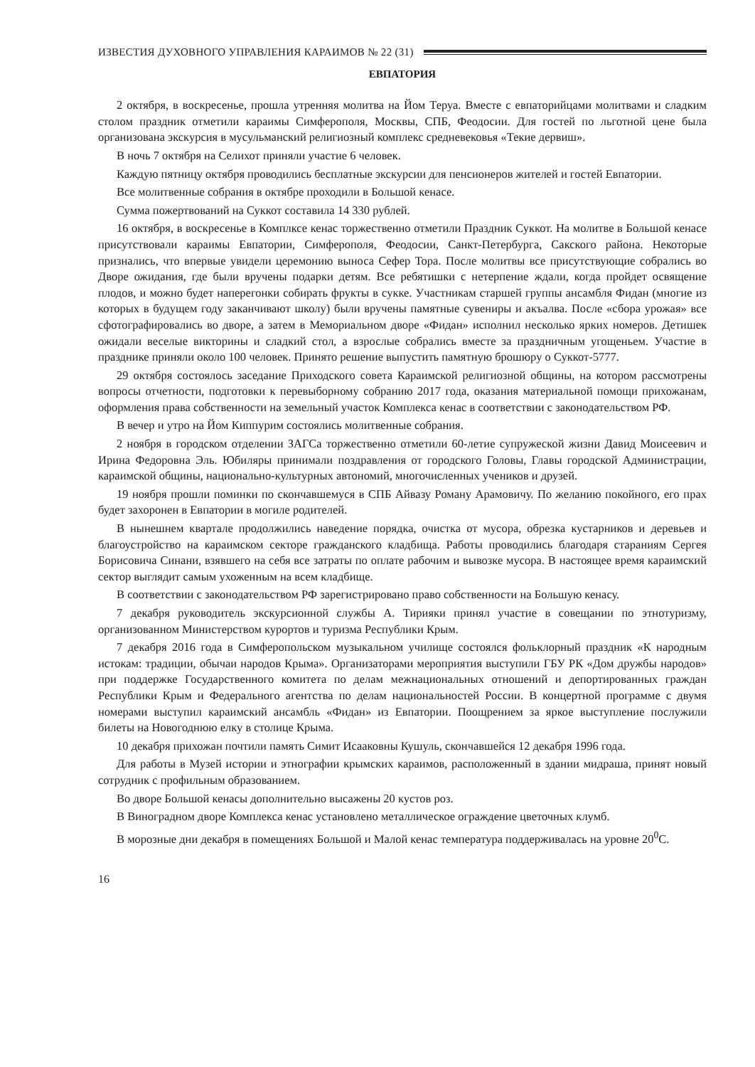ИЗВЕСТИЯ ДУХОВНОГО УПРАВЛЕНИЯ КАРАИМОВ № 22 (31)
ЕВПАТОРИЯ
2 октября, в воскресенье, прошла утренняя молитва на Йом Теруа. Вместе с евпаторийцами молитвами и сладким столом праздник отметили караимы Симферополя, Москвы, СПБ, Феодосии. Для гостей по льготной цене была организована экскурсия в мусульманский религиозный комплекс средневековья «Текие дервиш».
В ночь 7 октября на Селихот приняли участие 6 человек.
Каждую пятницу октября проводились бесплатные экскурсии для пенсионеров жителей и гостей Евпатории.
Все молитвенные собрания в октябре проходили в Большой кенасе.
Сумма пожертвований на Суккот составила 14 330 рублей.
16 октября, в воскресенье в Комплксе кенас торжественно отметили Праздник Суккот. На молитве в Большой кенасе присутствовали караимы Евпатории, Симферополя, Феодосии, Санкт-Петербурга, Сакского района. Некоторые признались, что впервые увидели церемонию выноса Сефер Тора. После молитвы все присутствующие собрались во Дворе ожидания, где были вручены подарки детям. Все ребятишки с нетерпение ждали, когда пройдет освящение плодов, и можно будет наперегонки собирать фрукты в сукке. Участникам старшей группы ансамбля Фидан (многие из которых в будущем году заканчивают школу) были вручены памятные сувениры и акъалва. После «сбора урожая» все сфотографировались во дворе, а затем в Мемориальном дворе «Фидан» исполнил несколько ярких номеров. Детишек ожидали веселые викторины и сладкий стол, а взрослые собрались вместе за праздничным угощеньем. Участие в празднике приняли около 100 человек. Принято решение выпустить памятную брошюру о Суккот-5777.
29 октября состоялось заседание Приходского совета Караимской религиозной общины, на котором рассмотрены вопросы отчетности, подготовки к перевыборному собранию 2017 года, оказания материальной помощи прихожанам, оформления права собственности на земельный участок Комплекса кенас в соответствии с законодательством РФ.
В вечер и утро на Йом Киппурим состоялись молитвенные собрания.
2 ноября в городском отделении ЗАГСа торжественно отметили 60-летие супружеской жизни Давид Моисеевич и Ирина Федоровна Эль. Юбиляры принимали поздравления от городского Головы, Главы городской Администрации, караимской общины, национально-культурных автономий, многочисленных учеников и друзей.
19 ноября прошли поминки по скончавшемуся в СПБ Айвазу Роману Арамовичу. По желанию покойного, его прах будет захоронен в Евпатории в могиле родителей.
В нынешнем квартале продолжились наведение порядка, очистка от мусора, обрезка кустарников и деревьев и благоустройство на караимском секторе гражданского кладбища. Работы проводились благодаря стараниям Сергея Борисовича Синани, взявшего на себя все затраты по оплате рабочим и вывозке мусора. В настоящее время караимский сектор выглядит самым ухоженным на всем кладбище.
В соответствии с законодательством РФ зарегистрировано право собственности на Большую кенасу.
7 декабря руководитель экскурсионной службы А. Тирияки принял участие в совещании по этнотуризму, организованном Министерством курортов и туризма Республики Крым.
7 декабря 2016 года в Симферопольском музыкальном училище состоялся фольклорный праздник «К народным истокам: традиции, обычаи народов Крыма». Организаторами мероприятия выступили ГБУ РК «Дом дружбы народов» при поддержке Государственного комитета по делам межнациональных отношений и депортированных граждан Республики Крым и Федерального агентства по делам национальностей России. В концертной программе с двумя номерами выступил караимский ансамбль «Фидан» из Евпатории. Поощрением за яркое выступление послужили билеты на Новогоднюю елку в столице Крыма.
10 декабря прихожан почтили память Симит Исааковны Кушуль, скончавшейся 12 декабря 1996 года.
Для работы в Музей истории и этнографии крымских караимов, расположенный в здании мидраша, принят новый сотрудник с профильным образованием.
Во дворе Большой кенасы дополнительно высажены 20 кустов роз.
В Виноградном дворе Комплекса кенас установлено металлическое ограждение цветочных клумб.
В морозные дни декабря в помещениях Большой и Малой кенас температура поддерживалась на уровне 20<sup>0</sup>С.
16